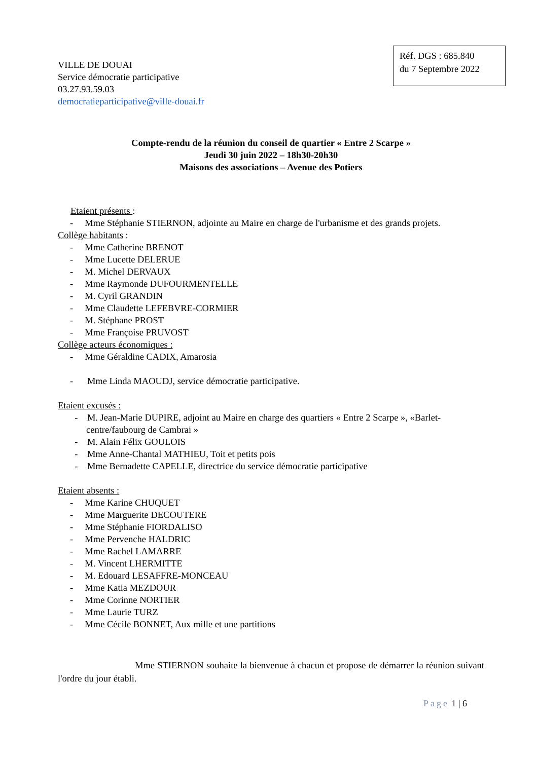VILLE DE DOUAI
Service démocratie participative
03.27.93.59.03
democratieparticipative@ville-douai.fr
Réf. DGS : 685.840
du 7 Septembre 2022
Compte-rendu de la réunion du conseil de quartier « Entre 2 Scarpe »
Jeudi 30 juin 2022 – 18h30-20h30
Maisons des associations – Avenue des Potiers
Etaient présents :
- Mme Stéphanie STIERNON, adjointe au Maire en charge de l'urbanisme et des grands projets.
Collège habitants :
- Mme Catherine BRENOT
- Mme Lucette DELERUE
- M. Michel DERVAUX
- Mme Raymonde DUFOURMENTELLE
- M. Cyril GRANDIN
- Mme Claudette LEFEBVRE-CORMIER
- M. Stéphane PROST
- Mme Françoise PRUVOST
Collège acteurs économiques :
- Mme Géraldine CADIX, Amarosia
- Mme Linda MAOUDJ, service démocratie participative.
Etaient excusés :
- M. Jean-Marie DUPIRE, adjoint au Maire en charge des quartiers « Entre 2 Scarpe », «Barlet-centre/faubourg de Cambrai »
- M. Alain Félix GOULOIS
- Mme Anne-Chantal MATHIEU, Toit et petits pois
- Mme Bernadette CAPELLE, directrice du service démocratie participative
Etaient absents :
- Mme Karine CHUQUET
- Mme Marguerite DECOUTERE
- Mme Stéphanie FIORDALISO
- Mme Pervenche HALDRIC
- Mme Rachel LAMARRE
- M. Vincent LHERMITTE
- M. Edouard LESAFFRE-MONCEAU
- Mme Katia MEZDOUR
- Mme Corinne NORTIER
- Mme Laurie TURZ
- Mme Cécile BONNET, Aux mille et une partitions
Mme STIERNON souhaite la bienvenue à chacun et propose de démarrer la réunion suivant l'ordre du jour établi.
Page 1 | 6